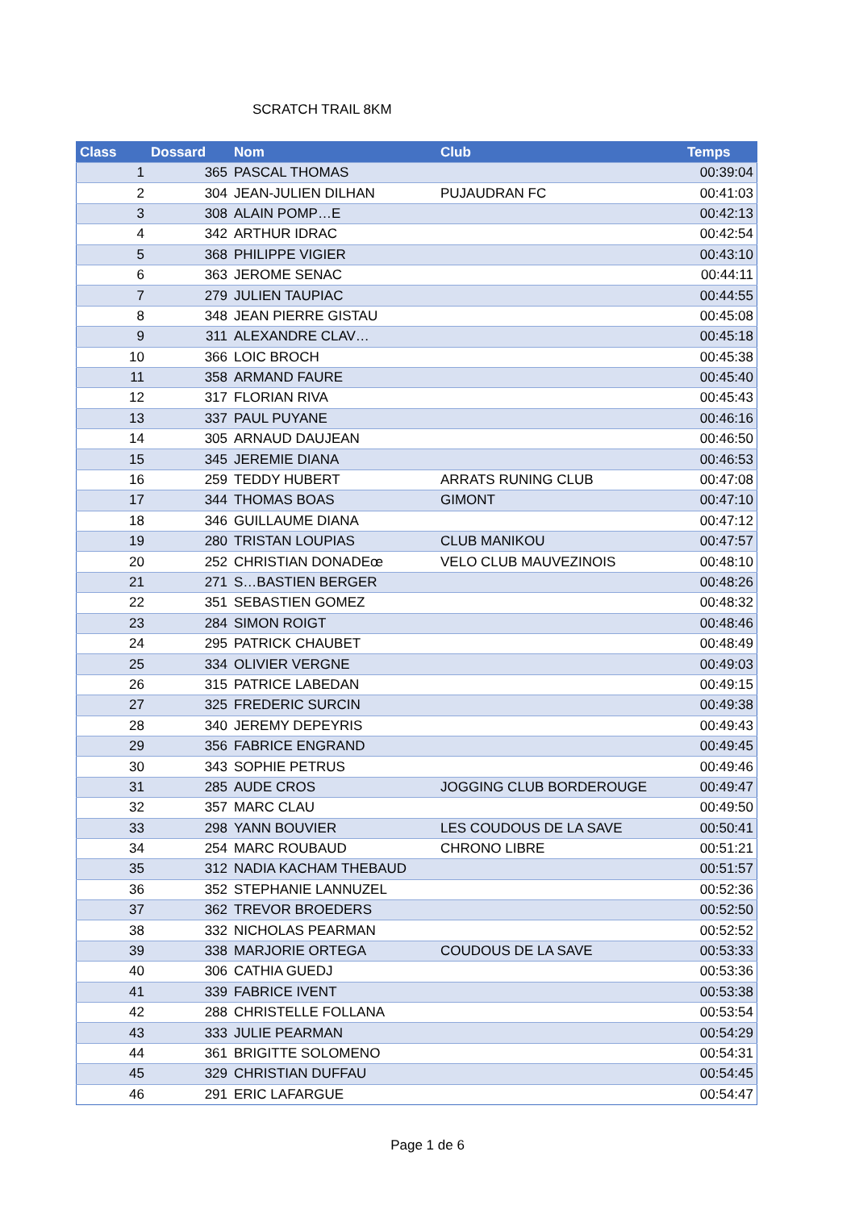SCRATCH TRAIL 8KM
| Class | Dossard | Nom | Club | Temps |
| --- | --- | --- | --- | --- |
| 1 | 365 | PASCAL THOMAS | | 00:39:04 |
| 2 | 304 | JEAN-JULIEN DILHAN | PUJAUDRAN FC | 00:41:03 |
| 3 | 308 | ALAIN POMP…E | | 00:42:13 |
| 4 | 342 | ARTHUR IDRAC | | 00:42:54 |
| 5 | 368 | PHILIPPE VIGIER | | 00:43:10 |
| 6 | 363 | JEROME SENAC | | 00:44:11 |
| 7 | 279 | JULIEN TAUPIAC | | 00:44:55 |
| 8 | 348 | JEAN PIERRE GISTAU | | 00:45:08 |
| 9 | 311 | ALEXANDRE CLAV… | | 00:45:18 |
| 10 | 366 | LOIC BROCH | | 00:45:38 |
| 11 | 358 | ARMAND FAURE | | 00:45:40 |
| 12 | 317 | FLORIAN RIVA | | 00:45:43 |
| 13 | 337 | PAUL PUYANE | | 00:46:16 |
| 14 | 305 | ARNAUD DAUJEAN | | 00:46:50 |
| 15 | 345 | JEREMIE DIANA | | 00:46:53 |
| 16 | 259 | TEDDY HUBERT | ARRATS RUNING CLUB | 00:47:08 |
| 17 | 344 | THOMAS BOAS | GIMONT | 00:47:10 |
| 18 | 346 | GUILLAUME DIANA | | 00:47:12 |
| 19 | 280 | TRISTAN LOUPIAS | CLUB MANIKOU | 00:47:57 |
| 20 | 252 | CHRISTIAN DONADEœ | VELO CLUB MAUVEZINOIS | 00:48:10 |
| 21 | 271 | S…BASTIEN BERGER | | 00:48:26 |
| 22 | 351 | SEBASTIEN GOMEZ | | 00:48:32 |
| 23 | 284 | SIMON ROIGT | | 00:48:46 |
| 24 | 295 | PATRICK CHAUBET | | 00:48:49 |
| 25 | 334 | OLIVIER VERGNE | | 00:49:03 |
| 26 | 315 | PATRICE LABEDAN | | 00:49:15 |
| 27 | 325 | FREDERIC SURCIN | | 00:49:38 |
| 28 | 340 | JEREMY DEPEYRIS | | 00:49:43 |
| 29 | 356 | FABRICE ENGRAND | | 00:49:45 |
| 30 | 343 | SOPHIE PETRUS | | 00:49:46 |
| 31 | 285 | AUDE CROS | JOGGING CLUB BORDEROUGE | 00:49:47 |
| 32 | 357 | MARC CLAU | | 00:49:50 |
| 33 | 298 | YANN BOUVIER | LES COUDOUS DE LA SAVE | 00:50:41 |
| 34 | 254 | MARC ROUBAUD | CHRONO LIBRE | 00:51:21 |
| 35 | 312 | NADIA KACHAM THEBAUD | | 00:51:57 |
| 36 | 352 | STEPHANIE LANNUZEL | | 00:52:36 |
| 37 | 362 | TREVOR BROEDERS | | 00:52:50 |
| 38 | 332 | NICHOLAS PEARMAN | | 00:52:52 |
| 39 | 338 | MARJORIE ORTEGA | COUDOUS DE LA SAVE | 00:53:33 |
| 40 | 306 | CATHIA GUEDJ | | 00:53:36 |
| 41 | 339 | FABRICE IVENT | | 00:53:38 |
| 42 | 288 | CHRISTELLE FOLLANA | | 00:53:54 |
| 43 | 333 | JULIE PEARMAN | | 00:54:29 |
| 44 | 361 | BRIGITTE SOLOMENO | | 00:54:31 |
| 45 | 329 | CHRISTIAN DUFFAU | | 00:54:45 |
| 46 | 291 | ERIC LAFARGUE | | 00:54:47 |
Page 1 de 6